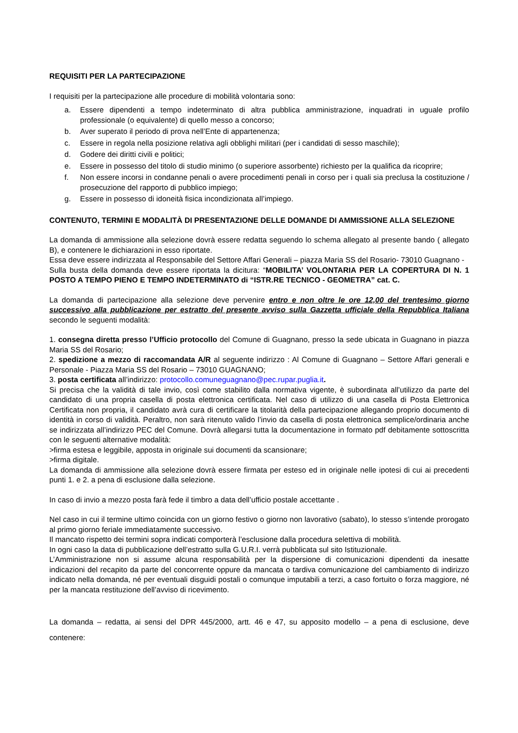REQUISITI PER LA PARTECIPAZIONE
I requisiti per la partecipazione alle procedure di mobilità volontaria sono:
a. Essere dipendenti a tempo indeterminato di altra pubblica amministrazione, inquadrati in uguale profilo professionale (o equivalente) di quello messo a concorso;
b. Aver superato il periodo di prova nell’Ente di appartenenza;
c. Essere in regola nella posizione relativa agli obblighi militari (per i candidati di sesso maschile);
d. Godere dei diritti civili e politici;
e. Essere in possesso del titolo di studio minimo (o superiore assorbente) richiesto per la qualifica da ricoprire;
f. Non essere incorsi in condanne penali o avere procedimenti penali in corso per i quali sia preclusa la costituzione / prosecuzione del rapporto di pubblico impiego;
g. Essere in possesso di idoneità fisica incondizionata all’impiego.
CONTENUTO, TERMINI E MODALITÀ DI PRESENTAZIONE DELLE DOMANDE DI AMMISSIONE ALLA SELEZIONE
La domanda di ammissione alla selezione dovrà essere redatta seguendo lo schema allegato al presente bando ( allegato B), e contenere le dichiarazioni in esso riportate.
Essa deve essere indirizzata al Responsabile del Settore Affari Generali – piazza Maria SS del Rosario- 73010 Guagnano -
Sulla busta della domanda deve essere riportata la dicitura: “MOBILITA’ VOLONTARIA PER LA COPERTURA DI N. 1 POSTO A TEMPO PIENO E TEMPO INDETERMINATO di “ISTR.RE TECNICO - GEOMETRA” cat. C.
La domanda di partecipazione alla selezione deve pervenire entro e non oltre le ore 12,00 del trentesimo giorno successivo alla pubblicazione per estratto del presente avviso sulla Gazzetta ufficiale della Repubblica Italiana secondo le seguenti modalità:
1. consegna diretta presso l’Ufficio protocollo del Comune di Guagnano, presso la sede ubicata in Guagnano in piazza Maria SS del Rosario;
2. spedizione a mezzo di raccomandata A/R al seguente indirizzo : Al Comune di Guagnano – Settore Affari generali e Personale - Piazza Maria SS del Rosario – 73010 GUAGNANO;
3. posta certificata all’indirizzo: protocollo.comuneguagnano@pec.rupar.puglia.it.
Si precisa che la validità di tale invio, così come stabilito dalla normativa vigente, è subordinata all’utilizzo da parte del candidato di una propria casella di posta elettronica certificata. Nel caso di utilizzo di una casella di Posta Elettronica Certificata non propria, il candidato avrà cura di certificare la titolarità della partecipazione allegando proprio documento di identità in corso di validità. Peraltro, non sarà ritenuto valido l’invio da casella di posta elettronica semplice/ordinaria anche se indirizzata all’indirizzo PEC del Comune. Dovrà allegarsi tutta la documentazione in formato pdf debitamente sottoscritta con le seguenti alternative modalità:
>firma estesa e leggibile, apposta in originale sui documenti da scansionare;
>firma digitale.
La domanda di ammissione alla selezione dovrà essere firmata per esteso ed in originale nelle ipotesi di cui ai precedenti punti 1. e 2. a pena di esclusione dalla selezione.
In caso di invio a mezzo posta farà fede il timbro a data dell’ufficio postale accettante .
Nel caso in cui il termine ultimo coincida con un giorno festivo o giorno non lavorativo (sabato), lo stesso s’intende prorogato al primo giorno feriale immediatamente successivo.
Il mancato rispetto dei termini sopra indicati comporterà l’esclusione dalla procedura selettiva di mobilità.
In ogni caso la data di pubblicazione dell’estratto sulla G.U.R.I. verrà pubblicata sul sito Istituzionale.
L’Amministrazione non si assume alcuna responsabilità per la dispersione di comunicazioni dipendenti da inesatte indicazioni del recapito da parte del concorrente oppure da mancata o tardiva comunicazione del cambiamento di indirizzo indicato nella domanda, né per eventuali disguidi postali o comunque imputabili a terzi, a caso fortuito o forza maggiore, né per la mancata restituzione dell’avviso di ricevimento.
La domanda – redatta, ai sensi del DPR 445/2000, artt. 46 e 47, su apposito modello – a pena di esclusione, deve contenere: